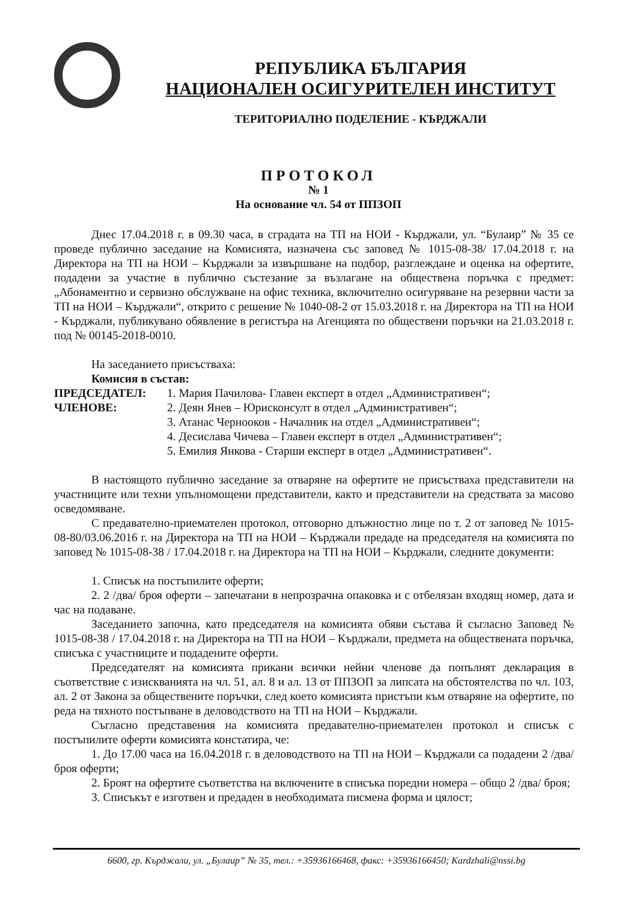РЕПУБЛИКА БЪЛГАРИЯ
НАЦИОНАЛЕН ОСИГУРИТЕЛЕН ИНСТИТУТ
ТЕРИТОРИАЛНО ПОДЕЛЕНИЕ - КЪРДЖАЛИ
ПРОТОКОЛ
№ 1
На основание чл. 54 от ППЗОП
Днес 17.04.2018 г. в 09.30 часа, в сградата на ТП на НОИ - Кърджали, ул. “Булаир” № 35 се проведе публично заседание на Комисията, назначена със заповед № 1015-08-38/ 17.04.2018 г. на Директора на ТП на НОИ – Кърджали за извършване на подбор, разглеждане и оценка на офертите, подадени за участие в публично състезание за възлагане на обществена поръчка с предмет: „Абонаментно и сервизно обслужване на офис техника, включително осигуряване на резервни части за ТП на НОИ – Кърджали“, открито с решение № 1040-08-2 от 15.03.2018 г. на Директора на ТП на НОИ - Кърджали, публикувано обявление в регистъра на Агенцията по обществени поръчки на 21.03.2018 г. под № 00145-2018-0010.
На заседанието присъстваха:
Комисия в състав:
ПРЕДСЕДАТЕЛ: 1. Мария Пачилова- Главен експерт в отдел „Административен“;
ЧЛЕНОВЕ: 2. Деян Янев – Юрисконсулт в отдел „Административен“;
3. Атанас Чернооков - Началник на отдел „Административен“;
4. Десислава Чичева – Главен експерт в отдел „Административен“;
5. Емилия Янкова - Старши експерт в отдел „Административен“.
В настоящото публично заседание за отваряне на офертите не присъстваха представители на участниците или техни упълномощени представители, както и представители на средствата за масово осведомяване.
С предавателно-приемателен протокол, отговорно длъжностно лице по т. 2 от заповед № 1015-08-80/03.06.2016 г. на Директора на ТП на НОИ – Кърджали предаде на председателя на комисията по заповед № 1015-08-38 / 17.04.2018 г. на Директора на ТП на НОИ – Кърджали, следните документи:
1. Списък на постъпилите оферти;
2. 2 /два/ броя оферти – запечатани в непрозрачна опаковка и с отбелязан входящ номер, дата и час на подаване.
Заседанието започна, като председателя на комисията обяви състава й съгласно Заповед № 1015-08-38 / 17.04.2018 г. на Директора на ТП на НОИ – Кърджали, предмета на обществената поръчка, списъка с участниците и подадените оферти.
Председателят на комисията прикани всички нейни членове да попълнят декларация в съответствие с изискванията на чл. 51, ал. 8 и ал. 13 от ППЗОП за липсата на обстоятелства по чл. 103, ал. 2 от Закона за обществените поръчки, след което комисията пристъпи към отваряне на офертите, по реда на тяхното постъпване в деловодството на ТП на НОИ – Кърджали.
Съгласно представения на комисията предавателно-приемателен протокол и списък с постъпилите оферти комисията констатира, че:
1. До 17.00 часа на 16.04.2018 г. в деловодството на ТП на НОИ – Кърджали са подадени 2 /два/ броя оферти;
2. Броят на офертите съответства на включените в списъка поредни номера – общо 2 /два/ броя;
3. Списъкът е изготвен и предаден в необходимата писмена форма и цялост;
6600, гр. Кърджали, ул. „Булаир” № 35, тел.: +35936166468, факс: +35936166450; Kardzhali@nssi.bg